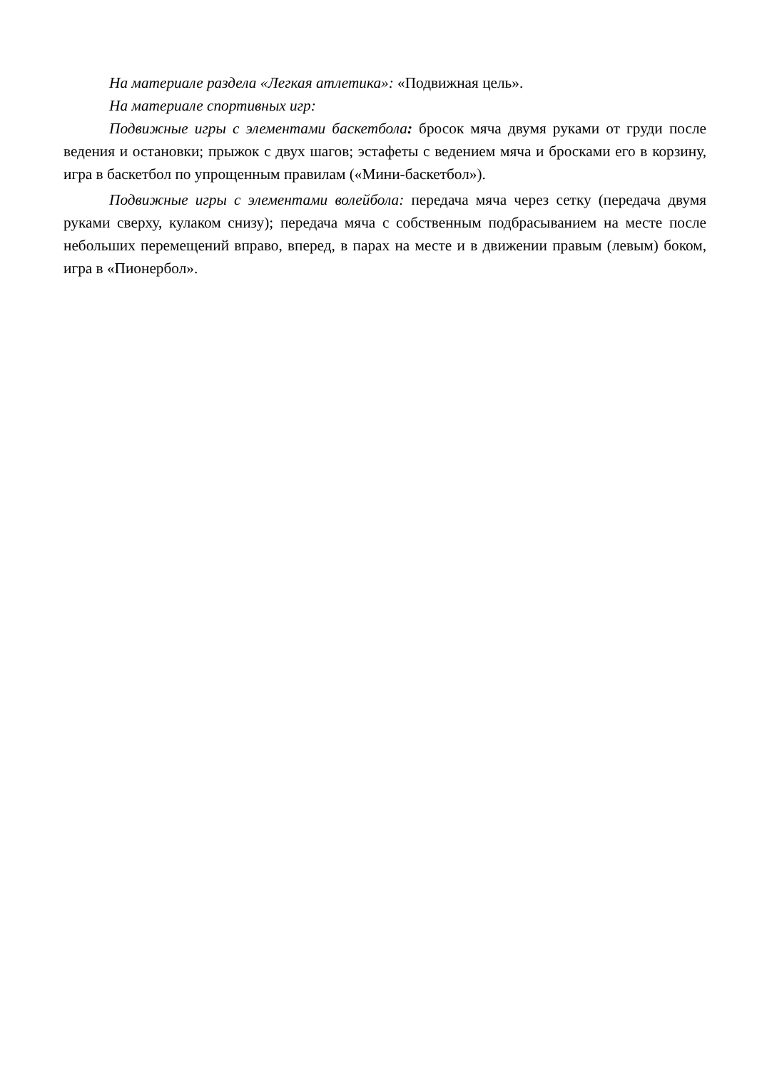На материале раздела «Легкая атлетика»: «Подвижная цель».
На материале спортивных игр:
Подвижные игры с элементами баскетбола: бросок мяча двумя руками от груди после ведения и остановки; прыжок с двух шагов; эстафеты с ведением мяча и бросками его в корзину, игра в баскетбол по упрощенным правилам («Мини-баскетбол»).
Подвижные игры с элементами волейбола: передача мяча через сетку (передача двумя руками сверху, кулаком снизу); передача мяча с собственным подбрасыванием на месте после небольших перемещений вправо, вперед, в парах на месте и в движении правым (левым) боком, игра в «Пионербол».